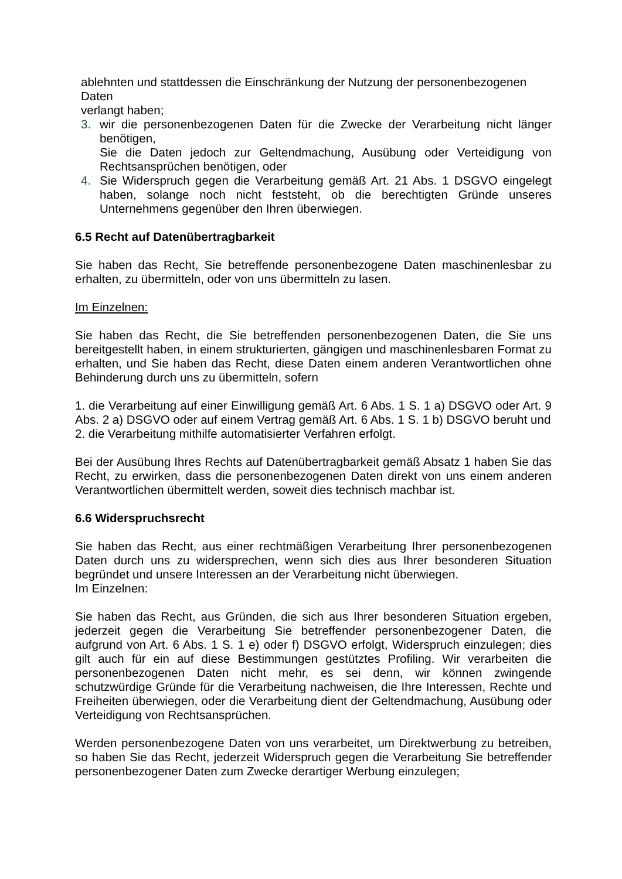ablehnten und stattdessen die Einschränkung der Nutzung der personenbezogenen Daten
verlangt haben;
3. wir die personenbezogenen Daten für die Zwecke der Verarbeitung nicht länger benötigen,
Sie die Daten jedoch zur Geltendmachung, Ausübung oder Verteidigung von Rechtsansprüchen benötigen, oder
4. Sie Widerspruch gegen die Verarbeitung gemäß Art. 21 Abs. 1 DSGVO eingelegt haben, solange noch nicht feststeht, ob die berechtigten Gründe unseres Unternehmens gegenüber den Ihren überwiegen.
6.5 Recht auf Datenübertragbarkeit
Sie haben das Recht, Sie betreffende personenbezogene Daten maschinenlesbar zu erhalten, zu übermitteln, oder von uns übermitteln zu lasen.
Im Einzelnen:
Sie haben das Recht, die Sie betreffenden personenbezogenen Daten, die Sie uns bereitgestellt haben, in einem strukturierten, gängigen und maschinenlesbaren Format zu erhalten, und Sie haben das Recht, diese Daten einem anderen Verantwortlichen ohne Behinderung durch uns zu übermitteln, sofern
1. die Verarbeitung auf einer Einwilligung gemäß Art. 6 Abs. 1 S. 1 a) DSGVO oder Art. 9 Abs. 2 a) DSGVO oder auf einem Vertrag gemäß Art. 6 Abs. 1 S. 1 b) DSGVO beruht und
2. die Verarbeitung mithilfe automatisierter Verfahren erfolgt.
Bei der Ausübung Ihres Rechts auf Datenübertragbarkeit gemäß Absatz 1 haben Sie das Recht, zu erwirken, dass die personenbezogenen Daten direkt von uns einem anderen Verantwortlichen übermittelt werden, soweit dies technisch machbar ist.
6.6 Widerspruchsrecht
Sie haben das Recht, aus einer rechtmäßigen Verarbeitung Ihrer personenbezogenen Daten durch uns zu widersprechen, wenn sich dies aus Ihrer besonderen Situation begründet und unsere Interessen an der Verarbeitung nicht überwiegen.
Im Einzelnen:
Sie haben das Recht, aus Gründen, die sich aus Ihrer besonderen Situation ergeben, jederzeit gegen die Verarbeitung Sie betreffender personenbezogener Daten, die aufgrund von Art. 6 Abs. 1 S. 1 e) oder f) DSGVO erfolgt, Widerspruch einzulegen; dies gilt auch für ein auf diese Bestimmungen gestütztes Profiling. Wir verarbeiten die personenbezogenen Daten nicht mehr, es sei denn, wir können zwingende schutzwürdige Gründe für die Verarbeitung nachweisen, die Ihre Interessen, Rechte und Freiheiten überwiegen, oder die Verarbeitung dient der Geltendmachung, Ausübung oder Verteidigung von Rechtsansprüchen.
Werden personenbezogene Daten von uns verarbeitet, um Direktwerbung zu betreiben, so haben Sie das Recht, jederzeit Widerspruch gegen die Verarbeitung Sie betreffender personenbezogener Daten zum Zwecke derartiger Werbung einzulegen;